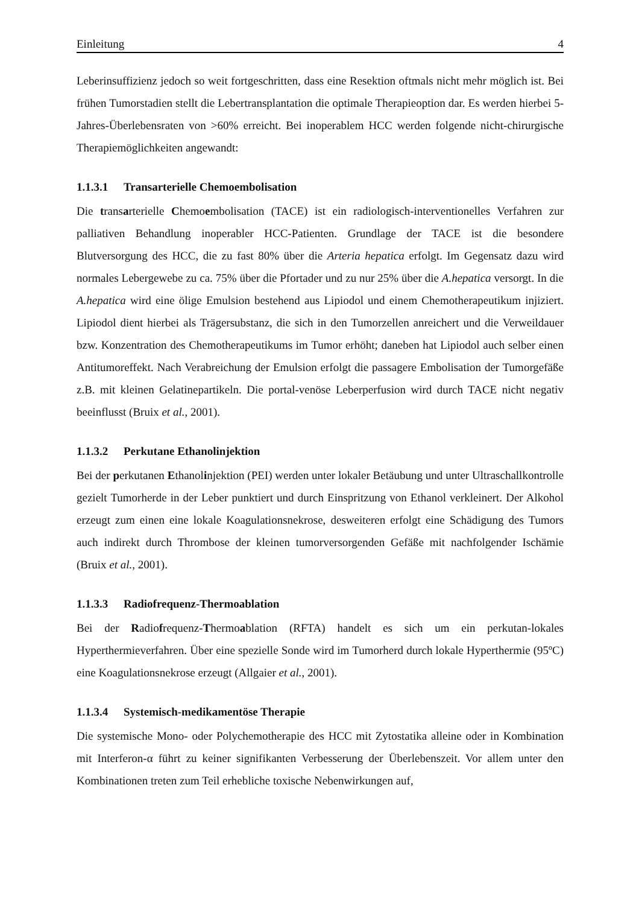Einleitung 4
Leberinsuffizienz jedoch so weit fortgeschritten, dass eine Resektion oftmals nicht mehr möglich ist. Bei frühen Tumorstadien stellt die Lebertransplantation die optimale Therapieoption dar. Es werden hierbei 5-Jahres-Überlebensraten von >60% erreicht. Bei inoperablem HCC werden folgende nicht-chirurgische Therapiemöglichkeiten angewandt:
1.1.3.1 Transarterielle Chemoembolisation
Die transarterielle Chemoembolisation (TACE) ist ein radiologisch-interventionelles Verfahren zur palliativen Behandlung inoperabler HCC-Patienten. Grundlage der TACE ist die besondere Blutversorgung des HCC, die zu fast 80% über die Arteria hepatica erfolgt. Im Gegensatz dazu wird normales Lebergewebe zu ca. 75% über die Pfortader und zu nur 25% über die A.hepatica versorgt. In die A.hepatica wird eine ölige Emulsion bestehend aus Lipiodol und einem Chemotherapeutikum injiziert. Lipiodol dient hierbei als Trägersubstanz, die sich in den Tumorzellen anreichert und die Verweildauer bzw. Konzentration des Chemotherapeutikums im Tumor erhöht; daneben hat Lipiodol auch selber einen Antitumoreffekt. Nach Verabreichung der Emulsion erfolgt die passagere Embolisation der Tumorgefäße z.B. mit kleinen Gelatinepartikeln. Die portal-venöse Leberperfusion wird durch TACE nicht negativ beeinflusst (Bruix et al., 2001).
1.1.3.2 Perkutane Ethanolinjektion
Bei der perkutanen Ethanolinjektion (PEI) werden unter lokaler Betäubung und unter Ultraschallkontrolle gezielt Tumorherde in der Leber punktiert und durch Einspritzung von Ethanol verkleinert. Der Alkohol erzeugt zum einen eine lokale Koagulationsnekrose, desweiteren erfolgt eine Schädigung des Tumors auch indirekt durch Thrombose der kleinen tumorversorgenden Gefäße mit nachfolgender Ischämie (Bruix et al., 2001).
1.1.3.3 Radiofrequenz-Thermoablation
Bei der Radiofrequenz-Thermoablation (RFTA) handelt es sich um ein perkutan-lokales Hyperthermieverfahren. Über eine spezielle Sonde wird im Tumorherd durch lokale Hyperthermie (95ºC) eine Koagulationsnekrose erzeugt (Allgaier et al., 2001).
1.1.3.4 Systemisch-medikamentöse Therapie
Die systemische Mono- oder Polychemotherapie des HCC mit Zytostatika alleine oder in Kombination mit Interferon-α führt zu keiner signifikanten Verbesserung der Überlebenszeit. Vor allem unter den Kombinationen treten zum Teil erhebliche toxische Nebenwirkungen auf,